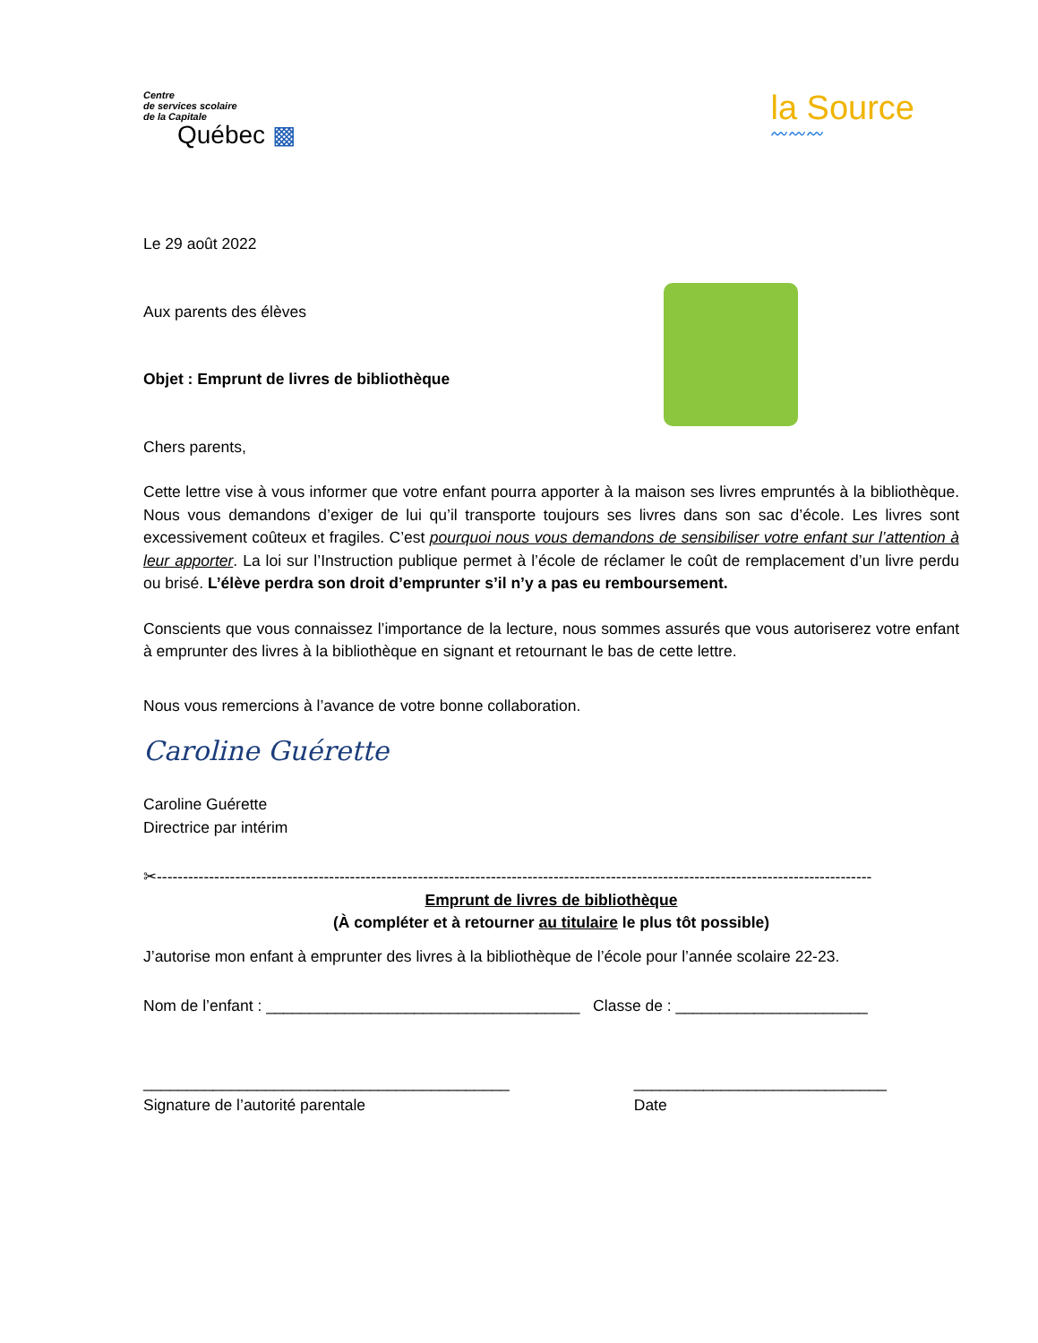Centre
de services scolaire
de la Capitale
Québec ▩
la Source
〰〰〰
Le 29 août 2022
Aux parents des élèves
Objet : Emprunt de livres de bibliothèque
Chers parents,
Cette lettre vise à vous informer que votre enfant pourra apporter à la maison ses livres empruntés à la bibliothèque. Nous vous demandons d’exiger de lui qu’il transporte toujours ses livres dans son sac d’école. Les livres sont excessivement coûteux et fragiles. C’est pourquoi nous vous demandons de sensibiliser votre enfant sur l’attention à leur apporter. La loi sur l’Instruction publique permet à l’école de réclamer le coût de remplacement d’un livre perdu ou brisé. L’élève perdra son droit d’emprunter s’il n’y a pas eu remboursement.
Conscients que vous connaissez l’importance de la lecture, nous sommes assurés que vous autoriserez votre enfant à emprunter des livres à la bibliothèque en signant et retournant le bas de cette lettre.
Nous vous remercions à l’avance de votre bonne collaboration.
Caroline Guérette
Caroline Guérette
Directrice par intérim
✂-----------------------------------------------------------------------------------------------------------------------------------------
Emprunt de livres de bibliothèque
(À compléter et à retourner au titulaire le plus tôt possible)
J’autorise mon enfant à emprunter des livres à la bibliothèque de l’école pour l’année scolaire 22-23.
Nom de l’enfant : ____________________________________ Classe de : ______________________
__________________________________________
Signature de l’autorité parentale _____________________________
Date